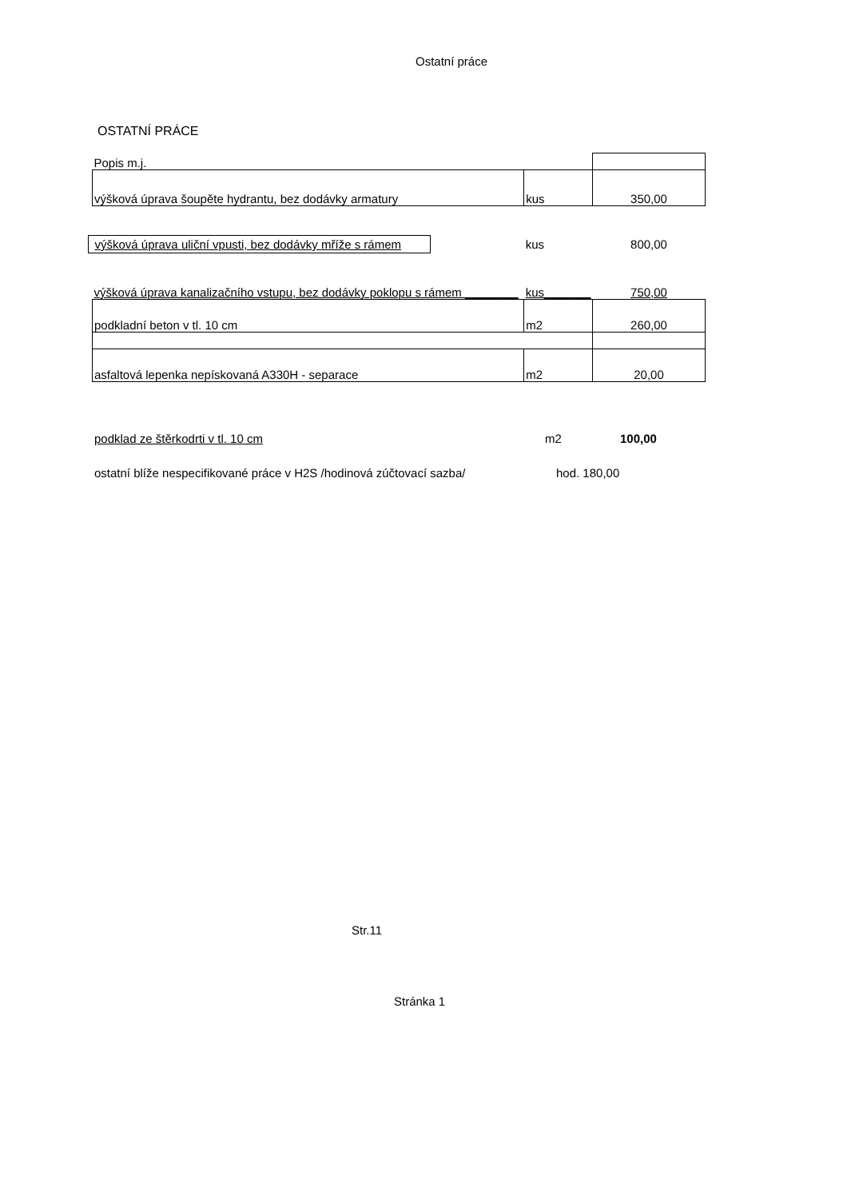Ostatní práce
OSTATNÍ PRÁCE
| Popis m.j. | | |
| výšková úprava šoupěte hydrantu, bez dodávky armatury | kus | 350,00 |
| výšková úprava uliční vpusti, bez dodávky mříže s rámem | kus | 800,00 |
| výšková úprava kanalizačního vstupu, bez dodávky poklopu s rámem ________ | kus_______ | 750,00 |
| podkladní beton v tl. 10 cm | m2 | 260,00 |
| asfaltová lepenka nepískovaná A330H - separace | m2 | 20,00 |
podklad ze štěrkodrti v tl. 10 cm m2 100,00
ostatní blíže nespecifikované práce v H2S /hodinová zúčtovací sazba/ hod. 180,00
Str.11
Stránka 1